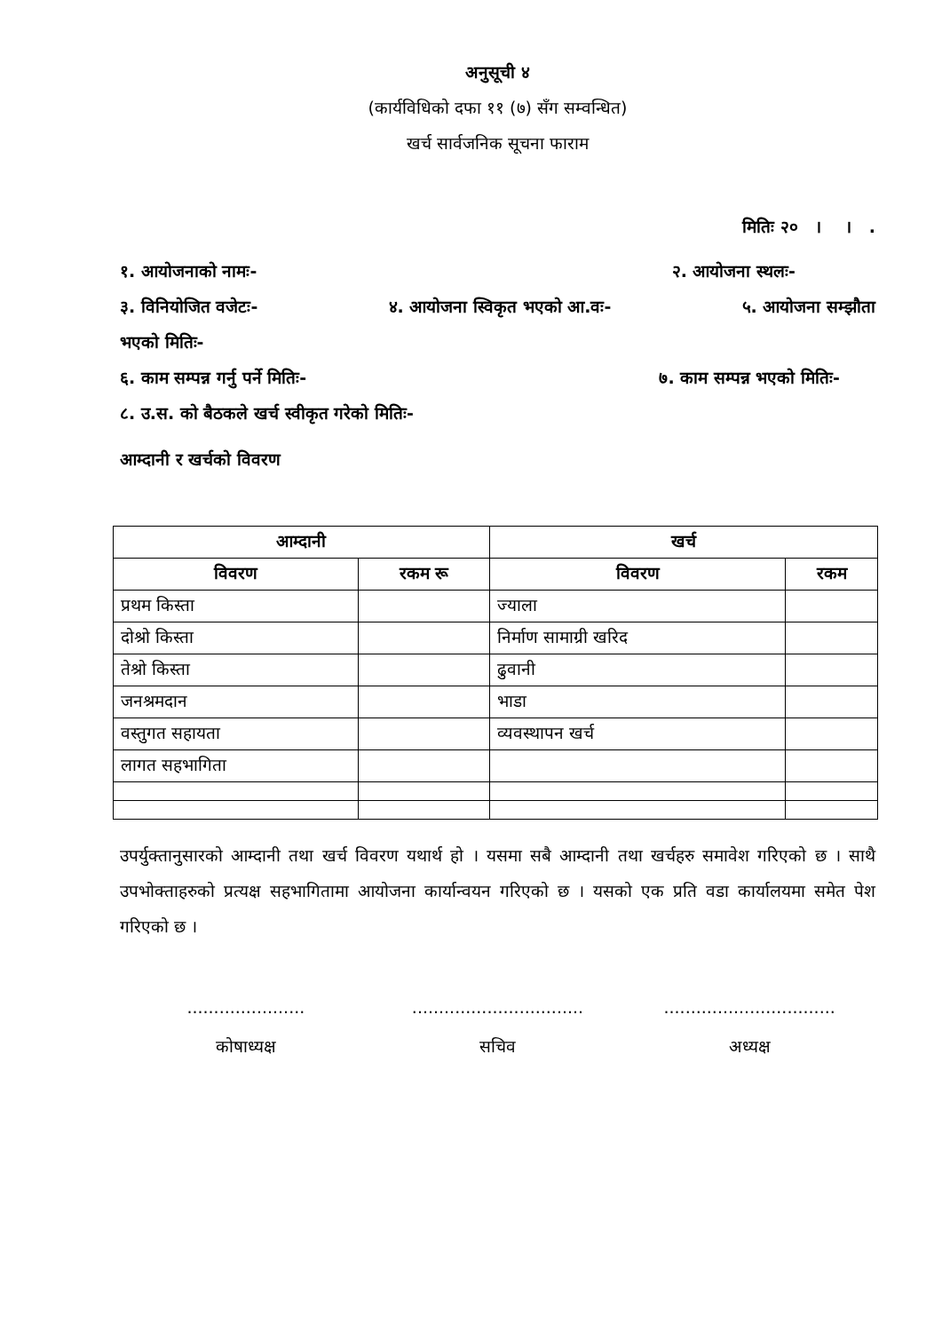अनुसूची ४
(कार्यविधिको दफा ११ (७) सँग सम्वन्धित)
खर्च सार्वजनिक सूचना फाराम
मितिः २० । । .
१. आयोजनाको नामः- २. आयोजना स्थलः-
३. विनियोजित वजेटः- ४. आयोजना स्विकृत भएको आ.वः- ५. आयोजना सम्झौता
भएको मितिः-
६. काम सम्पन्न गर्नु पर्ने मितिः- ७. काम सम्पन्न भएको मितिः-
८. उ.स. को बैठकले खर्च स्वीकृत गरेको मितिः-
आम्दानी र खर्चको विवरण
| आम्दानी | | खर्च | |
| --- | --- | --- | --- |
| विवरण | रकम रू | विवरण | रकम |
| प्रथम किस्ता | | ज्याला | |
| दोश्रो किस्ता | | निर्माण सामाग्री खरिद | |
| तेश्रो किस्ता | | ढुवानी | |
| जनश्रमदान | | भाडा | |
| वस्तुगत सहायता | | व्यवस्थापन खर्च | |
| लागत सहभागिता | | | |
उपर्युक्तानुसारको आम्दानी तथा खर्च विवरण यथार्थ हो । यसमा सबै आम्दानी तथा खर्चहरु समावेश गरिएको छ । साथै उपभोक्ताहरुको प्रत्यक्ष सहभागितामा आयोजना कार्यान्वयन गरिएको छ । यसको एक प्रति वडा कार्यालयमा समेत पेश गरिएको छ ।
......................
कोषाध्यक्ष
................................
सचिव
................................
अध्यक्ष